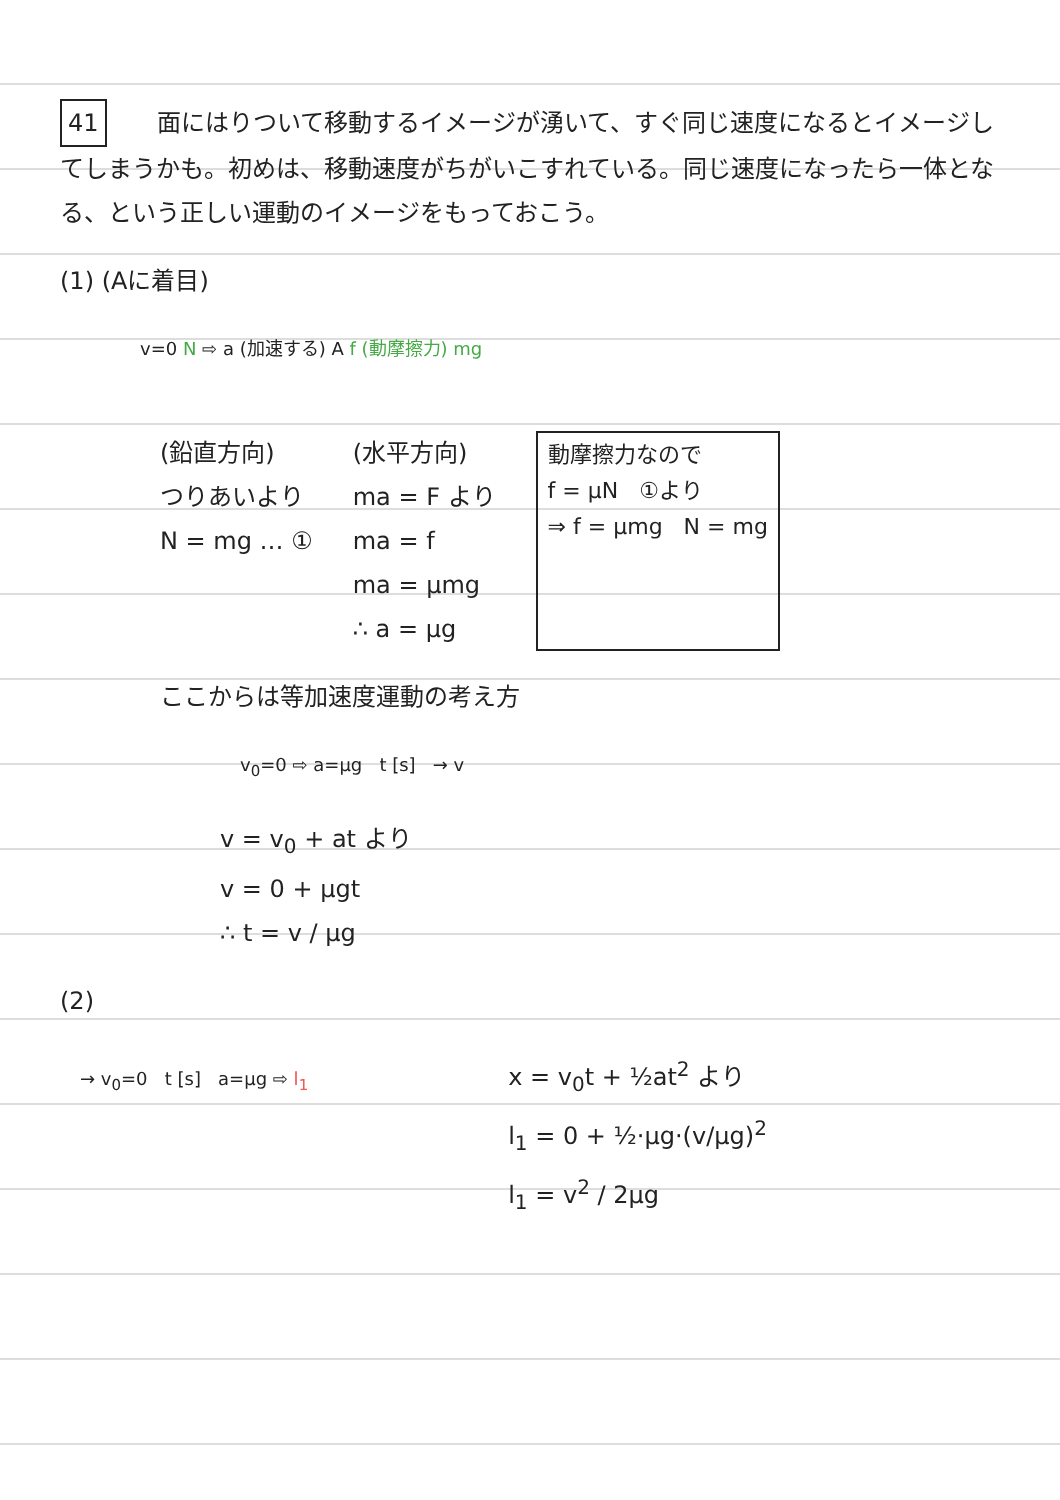41 面にはりついて移動するイメージが湧いて、すぐ同じ速度になるとイメージしてしまうかも。初めは、移動速度がちがいこすれている。同じ速度になったら一体となる、という正しい運動のイメージをもっておこう。
(1) (Aに着目)
v=0 N ⇨ a (加速する) A f (動摩擦力) mg
(鉛直方向)
つりあいより
N = mg … ①
(水平方向)
ma = F より
ma = f
ma = μmg
∴ a = μg
動摩擦力なので
f = μN ①より
⇒ f = μmg N = mg
ここからは等加速度運動の考え方
v<sub>0</sub>=0 ⇨ a=μg t [s] → v
v = v<sub>0</sub> + at より
v = 0 + μgt
∴ t = v / μg
(2)
→ v<sub>0</sub>=0 t [s] a=μg ⇨ l<sub>1</sub>
x = v<sub>0</sub>t + ½at<sup>2</sup> より
l<sub>1</sub> = 0 + ½·μg·(v/μg)<sup>2</sup>
l<sub>1</sub> = v<sup>2</sup> / 2μg